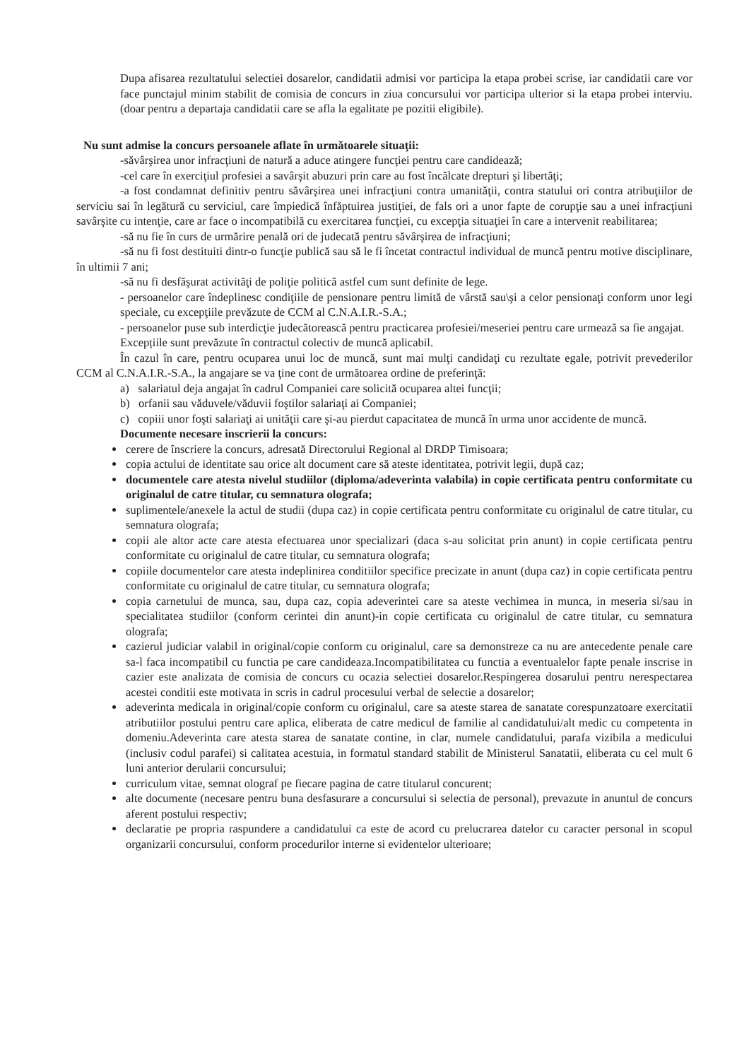Dupa afisarea rezultatului selectiei dosarelor, candidatii admisi vor participa la etapa probei scrise, iar candidatii care vor face punctajul minim stabilit de comisia de concurs in ziua concursului vor participa ulterior si la etapa probei interviu. (doar pentru a departaja candidatii care se afla la egalitate pe pozitii eligibile).
Nu sunt admise la concurs persoanele aflate în următoarele situaţii:
-săvârşirea unor infracţiuni de natură a aduce atingere funcţiei pentru care candidează;
-cel care în exerciţiul profesiei a savârşit abuzuri prin care au fost încălcate drepturi şi libertăţi;
-a fost condamnat definitiv pentru săvârşirea unei infracţiuni contra umanităţii, contra statului ori contra atribuţiilor de serviciu sai în legătură cu serviciul, care împiedică înfăptuirea justiţiei, de fals ori a unor fapte de corupţie sau a unei infracţiuni savârşite cu intenţie, care ar face o incompatibilă cu exercitarea funcţiei, cu excepţia situaţiei în care a intervenit reabilitarea;
-să nu fie în curs de urmărire penală ori de judecată pentru săvârşirea de infracţiuni;
-să nu fi fost destituiti dintr-o funcţie publică sau să le fi încetat contractul individual de muncă pentru motive disciplinare, în ultimii 7 ani;
-să nu fi desfăşurat activităţi de poliţie politică astfel cum sunt definite de lege.
- persoanelor care îndeplinesc condiţiile de pensionare pentru limită de vârstă sau\şi a celor pensionaţi conform unor legi speciale, cu excepţiile prevăzute de CCM al C.N.A.I.R.-S.A.;
- persoanelor puse sub interdicţie judecătorească pentru practicarea profesiei/meseriei pentru care urmează sa fie angajat.
Excepțiile sunt prevăzute în contractul colectiv de muncă aplicabil.
În cazul în care, pentru ocuparea unui loc de muncă, sunt mai mulţi candidaţi cu rezultate egale, potrivit prevederilor CCM al C.N.A.I.R.-S.A., la angajare se va ţine cont de următoarea ordine de preferinţă:
a) salariatul deja angajat în cadrul Companiei care solicită ocuparea altei funcţii;
b) orfanii sau văduvele/văduvii foştilor salariaţi ai Companiei;
c) copiii unor foşti salariaţi ai unităţii care şi-au pierdut capacitatea de muncă în urma unor accidente de muncă.
Documente necesare inscrierii la concurs:
cerere de înscriere la concurs, adresată Directorului Regional al DRDP Timisoara;
copia actului de identitate sau orice alt document care să ateste identitatea, potrivit legii, după caz;
documentele care atesta nivelul studiilor (diploma/adeverinta valabila) in copie certificata pentru conformitate cu originalul de catre titular, cu semnatura olografa;
suplimentele/anexele la actul de studii (dupa caz) in copie certificata pentru conformitate cu originalul de catre titular, cu semnatura olografa;
copii ale altor acte care atesta efectuarea unor specializari (daca s-au solicitat prin anunt) in copie certificata pentru conformitate cu originalul de catre titular, cu semnatura olografa;
copiile documentelor care atesta indeplinirea conditiilor specifice precizate in anunt (dupa caz) in copie certificata pentru conformitate cu originalul de catre titular, cu semnatura olografa;
copia carnetului de munca, sau, dupa caz, copia adeverintei care sa ateste vechimea in munca, in meseria si/sau in specialitatea studiilor (conform cerintei din anunt)-in copie certificata cu originalul de catre titular, cu semnatura olografa;
cazierul judiciar valabil in original/copie conform cu originalul, care sa demonstreze ca nu are antecedente penale care sa-l faca incompatibil cu functia pe care candideaza.Incompatibilitatea cu functia a eventualelor fapte penale inscrise in cazier este analizata de comisia de concurs cu ocazia selectiei dosarelor.Respingerea dosarului pentru nerespectarea acestei conditii este motivata in scris in cadrul procesului verbal de selectie a dosarelor;
adeverinta medicala in original/copie conform cu originalul, care sa ateste starea de sanatate corespunzatoare exercitatii atributiilor postului pentru care aplica, eliberata de catre medicul de familie al candidatului/alt medic cu competenta in domeniu.Adeverinta care atesta starea de sanatate contine, in clar, numele candidatului, parafa vizibila a medicului (inclusiv codul parafei) si calitatea acestuia, in formatul standard stabilit de Ministerul Sanatatii, eliberata cu cel mult 6 luni anterior derularii concursului;
curriculum vitae, semnat olograf pe fiecare pagina de catre titularul concurent;
alte documente (necesare pentru buna desfasurare a concursului si selectia de personal), prevazute in anuntul de concurs aferent postului respectiv;
declaratie pe propria raspundere a candidatului ca este de acord cu prelucrarea datelor cu caracter personal in scopul organizarii concursului, conform procedurilor interne si evidentelor ulterioare;